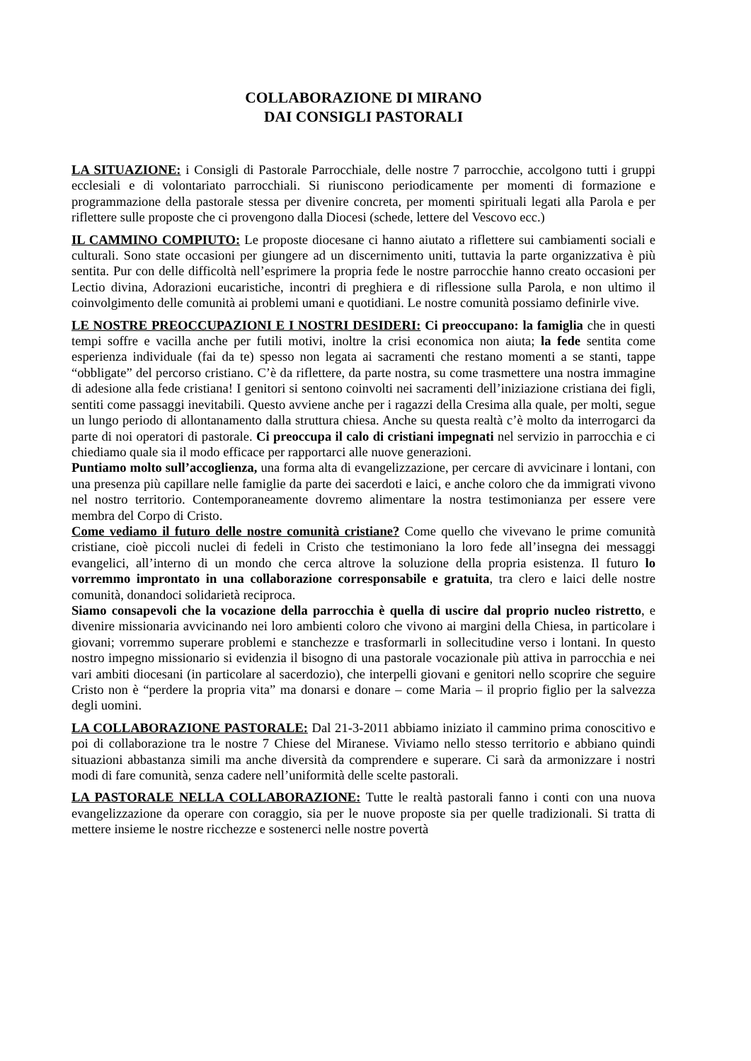COLLABORAZIONE DI MIRANO
DAI CONSIGLI PASTORALI
LA SITUAZIONE: i Consigli di Pastorale Parrocchiale, delle nostre 7 parrocchie, accolgono tutti i gruppi ecclesiali e di volontariato parrocchiali. Si riuniscono periodicamente per momenti di formazione e programmazione della pastorale stessa per divenire concreta, per momenti spirituali legati alla Parola e per riflettere sulle proposte che ci provengono dalla Diocesi (schede, lettere del Vescovo ecc.)
IL CAMMINO COMPIUTO: Le proposte diocesane ci hanno aiutato a riflettere sui cambiamenti sociali e culturali. Sono state occasioni per giungere ad un discernimento uniti, tuttavia la parte organizzativa è più sentita. Pur con delle difficoltà nell’esprimere la propria fede le nostre parrocchie hanno creato occasioni per Lectio divina, Adorazioni eucaristiche, incontri di preghiera e di riflessione sulla Parola, e non ultimo il coinvolgimento delle comunità ai problemi umani e quotidiani. Le nostre comunità possiamo definirle vive.
LE NOSTRE PREOCCUPAZIONI E I NOSTRI DESIDERI: Ci preoccupano: la famiglia che in questi tempi soffre e vacilla anche per futili motivi, inoltre la crisi economica non aiuta; la fede sentita come esperienza individuale (fai da te) spesso non legata ai sacramenti che restano momenti a se stanti, tappe “obbligate” del percorso cristiano. C’è da riflettere, da parte nostra, su come trasmettere una nostra immagine di adesione alla fede cristiana! I genitori si sentono coinvolti nei sacramenti dell’iniziazione cristiana dei figli, sentiti come passaggi inevitabili. Questo avviene anche per i ragazzi della Cresima alla quale, per molti, segue un lungo periodo di allontanamento dalla struttura chiesa. Anche su questa realtà c’è molto da interrogarci da parte di noi operatori di pastorale. Ci preoccupa il calo di cristiani impegnati nel servizio in parrocchia e ci chiediamo quale sia il modo efficace per rapportarci alle nuove generazioni.
Puntiamo molto sull’accoglienza, una forma alta di evangelizzazione, per cercare di avvicinare i lontani, con una presenza più capillare nelle famiglie da parte dei sacerdoti e laici, e anche coloro che da immigrati vivono nel nostro territorio. Contemporaneamente dovremo alimentare la nostra testimonianza per essere vere membra del Corpo di Cristo.
Come vediamo il futuro delle nostre comunità cristiane? Come quello che vivevano le prime comunità cristiane, cioè piccoli nuclei di fedeli in Cristo che testimoniano la loro fede all’insegna dei messaggi evangelici, all’interno di un mondo che cerca altrove la soluzione della propria esistenza. Il futuro lo vorremmo improntato in una collaborazione corresponsabile e gratuita, tra clero e laici delle nostre comunità, donandoci solidarietà reciproca.
Siamo consapevoli che la vocazione della parrocchia è quella di uscire dal proprio nucleo ristretto, e divenire missionaria avvicinando nei loro ambienti coloro che vivono ai margini della Chiesa, in particolare i giovani; vorremmo superare problemi e stanchezze e trasformarli in sollecitudine verso i lontani. In questo nostro impegno missionario si evidenzia il bisogno di una pastorale vocazionale più attiva in parrocchia e nei vari ambiti diocesani (in particolare al sacerdozio), che interpelli giovani e genitori nello scoprire che seguire Cristo non è “perdere la propria vita” ma donarsi e donare – come Maria – il proprio figlio per la salvezza degli uomini.
LA COLLABORAZIONE PASTORALE: Dal 21-3-2011 abbiamo iniziato il cammino prima conoscitivo e poi di collaborazione tra le nostre 7 Chiese del Miranese. Viviamo nello stesso territorio e abbiano quindi situazioni abbastanza simili ma anche diversità da comprendere e superare. Ci sarà da armonizzare i nostri modi di fare comunità, senza cadere nell’uniformità delle scelte pastorali.
LA PASTORALE NELLA COLLABORAZIONE: Tutte le realtà pastorali fanno i conti con una nuova evangelizzazione da operare con coraggio, sia per le nuove proposte sia per quelle tradizionali. Si tratta di mettere insieme le nostre ricchezze e sostenerci nelle nostre povertà